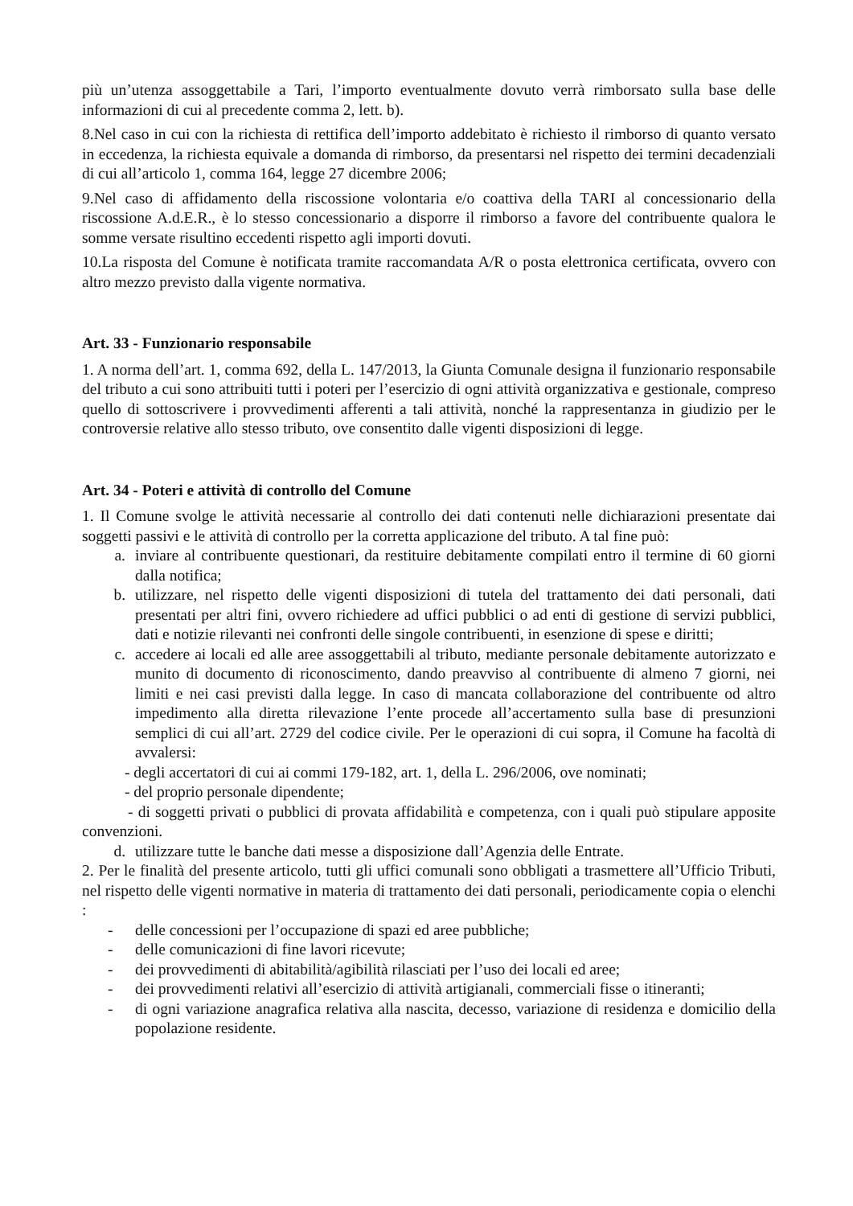più un’utenza assoggettabile a Tari, l’importo eventualmente dovuto verrà rimborsato sulla base delle informazioni di cui al precedente comma 2, lett. b).
8.Nel caso in cui con la richiesta di rettifica dell’importo addebitato è richiesto il rimborso di quanto versato in eccedenza, la richiesta equivale a domanda di rimborso, da presentarsi nel rispetto dei termini decadenziali di cui all’articolo 1, comma 164, legge 27 dicembre 2006;
9.Nel caso di affidamento della riscossione volontaria e/o coattiva della TARI al concessionario della riscossione A.d.E.R., è lo stesso concessionario a disporre il rimborso a favore del contribuente qualora le somme versate risultino eccedenti rispetto agli importi dovuti.
10.La risposta del Comune è notificata tramite raccomandata A/R o posta elettronica certificata, ovvero con altro mezzo previsto dalla vigente normativa.
Art. 33 - Funzionario responsabile
1. A norma dell’art. 1, comma 692, della L. 147/2013, la Giunta Comunale designa il funzionario responsabile del tributo a cui sono attribuiti tutti i poteri per l’esercizio di ogni attività organizzativa e gestionale, compreso quello di sottoscrivere i provvedimenti afferenti a tali attività, nonché la rappresentanza in giudizio per le controversie relative allo stesso tributo, ove consentito dalle vigenti disposizioni di legge.
Art. 34 - Poteri e attività di controllo del Comune
1. Il Comune svolge le attività necessarie al controllo dei dati contenuti nelle dichiarazioni presentate dai soggetti passivi e le attività di controllo per la corretta applicazione del tributo. A tal fine può:
a. inviare al contribuente questionari, da restituire debitamente compilati entro il termine di 60 giorni dalla notifica;
b. utilizzare, nel rispetto delle vigenti disposizioni di tutela del trattamento dei dati personali, dati presentati per altri fini, ovvero richiedere ad uffici pubblici o ad enti di gestione di servizi pubblici, dati e notizie rilevanti nei confronti delle singole contribuenti, in esenzione di spese e diritti;
c. accedere ai locali ed alle aree assoggettabili al tributo, mediante personale debitamente autorizzato e munito di documento di riconoscimento, dando preavviso al contribuente di almeno 7 giorni, nei limiti e nei casi previsti dalla legge. In caso di mancata collaborazione del contribuente od altro impedimento alla diretta rilevazione l’ente procede all’accertamento sulla base di presunzioni semplici di cui all’art. 2729 del codice civile. Per le operazioni di cui sopra, il Comune ha facoltà di avvalersi:
- degli accertatori di cui ai commi 179-182, art. 1, della L. 296/2006, ove nominati;
- del proprio personale dipendente;
- di soggetti privati o pubblici di provata affidabilità e competenza, con i quali può stipulare apposite convenzioni.
d. utilizzare tutte le banche dati messe a disposizione dall’Agenzia delle Entrate.
2. Per le finalità del presente articolo, tutti gli uffici comunali sono obbligati a trasmettere all’Ufficio Tributi, nel rispetto delle vigenti normative in materia di trattamento dei dati personali, periodicamente copia o elenchi :
- delle concessioni per l’occupazione di spazi ed aree pubbliche;
- delle comunicazioni di fine lavori ricevute;
- dei provvedimenti di abitabilità/agibilità rilasciati per l’uso dei locali ed aree;
- dei provvedimenti relativi all’esercizio di attività artigianali, commerciali fisse o itineranti;
- di ogni variazione anagrafica relativa alla nascita, decesso, variazione di residenza e domicilio della popolazione residente.